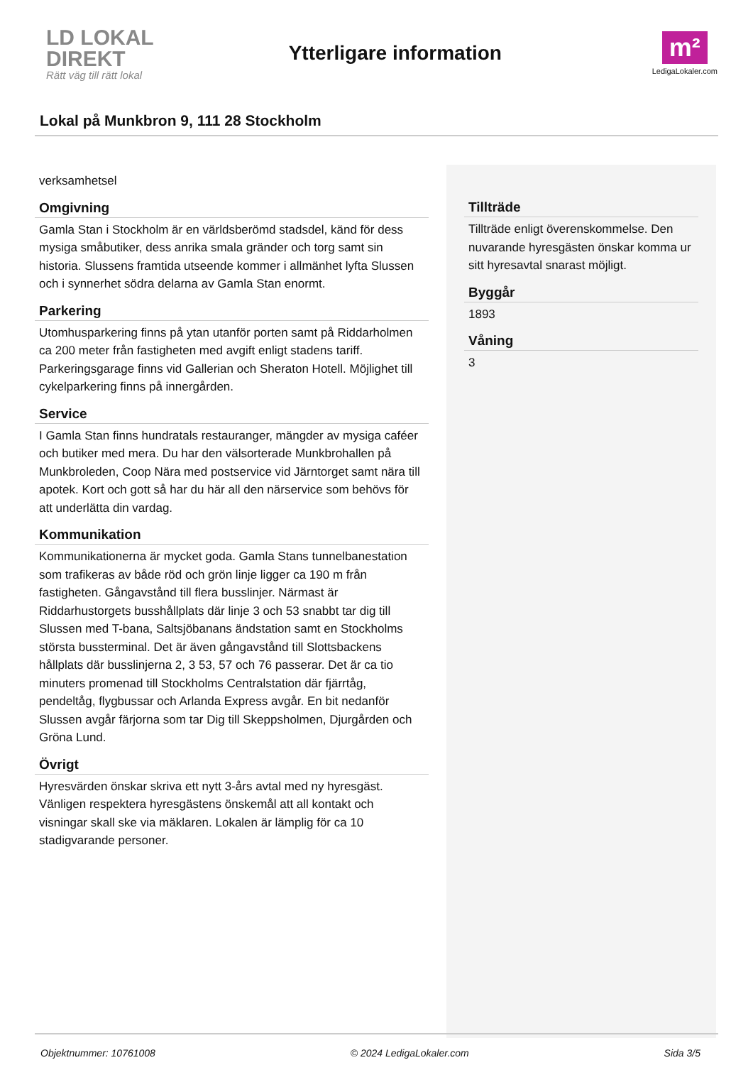LD LOKAL DIREKT
Rätt väg till rätt lokal
Ytterligare information
m²
LedigaLokaler.com
Lokal på Munkbron 9, 111 28 Stockholm
verksamhetsel
Omgivning
Gamla Stan i Stockholm är en världsberömd stadsdel, känd för dess mysiga småbutiker, dess anrika smala gränder och torg samt sin historia. Slussens framtida utseende kommer i allmänhet lyfta Slussen och i synnerhet södra delarna av Gamla Stan enormt.
Parkering
Utomhusparkering finns på ytan utanför porten samt på Riddarholmen ca 200 meter från fastigheten med avgift enligt stadens tariff. Parkeringsgarage finns vid Gallerian och Sheraton Hotell. Möjlighet till cykelparkering finns på innergården.
Service
I Gamla Stan finns hundratals restauranger, mängder av mysiga caféer och butiker med mera. Du har den välsorterade Munkbrohallen på Munkbroleden, Coop Nära med postservice vid Järntorget samt nära till apotek. Kort och gott så har du här all den närservice som behövs för att underlätta din vardag.
Kommunikation
Kommunikationerna är mycket goda. Gamla Stans tunnelbanestation som trafikeras av både röd och grön linje ligger ca 190 m från fastigheten. Gångavstånd till flera busslinjer. Närmast är Riddarhustorgets busshållplats där linje 3 och 53 snabbt tar dig till Slussen med T-bana, Saltsjöbanans ändstation samt en Stockholms största bussterminal. Det är även gångavstånd till Slottsbackens hållplats där busslinjerna 2, 3 53, 57 och 76 passerar. Det är ca tio minuters promenad till Stockholms Centralstation där fjärrtåg, pendeltåg, flygbussar och Arlanda Express avgår. En bit nedanför Slussen avgår färjorna som tar Dig till Skeppsholmen, Djurgården och Gröna Lund.
Övrigt
Hyresvärden önskar skriva ett nytt 3-års avtal med ny hyresgäst. Vänligen respektera hyresgästens önskemål att all kontakt och visningar skall ske via mäklaren. Lokalen är lämplig för ca 10 stadigvarande personer.
Tillträde
Tillträde enligt överenskommelse. Den nuvarande hyresgästen önskar komma ur sitt hyresavtal snarast möjligt.
Byggår
1893
Våning
3
Objektnummer: 10761008 © 2024 LedigaLokaler.com Sida 3/5